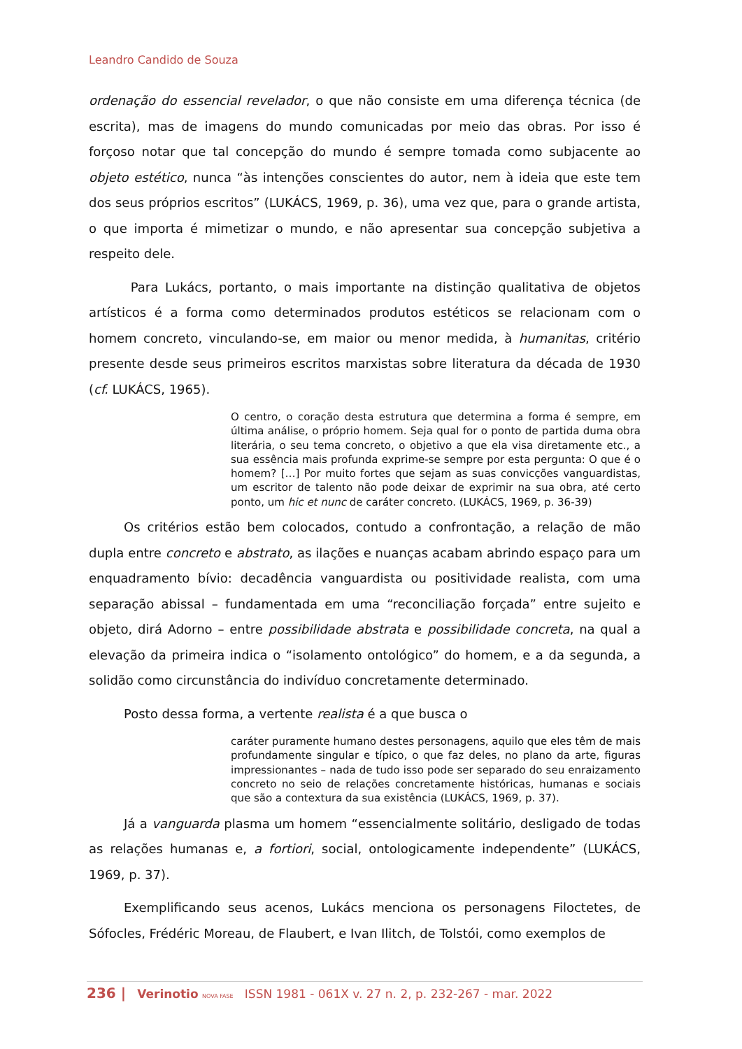Leandro Candido de Souza
ordenação do essencial revelador, o que não consiste em uma diferença técnica (de escrita), mas de imagens do mundo comunicadas por meio das obras. Por isso é forçoso notar que tal concepção do mundo é sempre tomada como subjacente ao objeto estético, nunca “às intenções conscientes do autor, nem à ideia que este tem dos seus próprios escritos” (LUKÁCS, 1969, p. 36), uma vez que, para o grande artista, o que importa é mimetizar o mundo, e não apresentar sua concepção subjetiva a respeito dele.
Para Lukács, portanto, o mais importante na distinção qualitativa de objetos artísticos é a forma como determinados produtos estéticos se relacionam com o homem concreto, vinculando-se, em maior ou menor medida, à humanitas, critério presente desde seus primeiros escritos marxistas sobre literatura da década de 1930 (cf. LUKÁCS, 1965).
O centro, o coração desta estrutura que determina a forma é sempre, em última análise, o próprio homem. Seja qual for o ponto de partida duma obra literária, o seu tema concreto, o objetivo a que ela visa diretamente etc., a sua essência mais profunda exprime-se sempre por esta pergunta: O que é o homem? […] Por muito fortes que sejam as suas convicções vanguardistas, um escritor de talento não pode deixar de exprimir na sua obra, até certo ponto, um hic et nunc de caráter concreto. (LUKÁCS, 1969, p. 36-39)
Os critérios estão bem colocados, contudo a confrontação, a relação de mão dupla entre concreto e abstrato, as ilações e nuanças acabam abrindo espaço para um enquadramento bívio: decadência vanguardista ou positividade realista, com uma separação abissal – fundamentada em uma “reconciliação forçada” entre sujeito e objeto, dirá Adorno – entre possibilidade abstrata e possibilidade concreta, na qual a elevação da primeira indica o “isolamento ontológico” do homem, e a da segunda, a solidão como circunstância do indivíduo concretamente determinado.
Posto dessa forma, a vertente realista é a que busca o
caráter puramente humano destes personagens, aquilo que eles têm de mais profundamente singular e típico, o que faz deles, no plano da arte, figuras impressionantes – nada de tudo isso pode ser separado do seu enraizamento concreto no seio de relações concretamente históricas, humanas e sociais que são a contextura da sua existência (LUKÁCS, 1969, p. 37).
Já a vanguarda plasma um homem “essencialmente solitário, desligado de todas as relações humanas e, a fortiori, social, ontologicamente independente” (LUKÁCS, 1969, p. 37).
Exemplificando seus acenos, Lukács menciona os personagens Filoctetes, de Sófocles, Frédéric Moreau, de Flaubert, e Ivan Ilitch, de Tolstói, como exemplos de
236 | Verinotio NOVA FASE ISSN 1981 - 061X v. 27 n. 2, p. 232-267 - mar. 2022